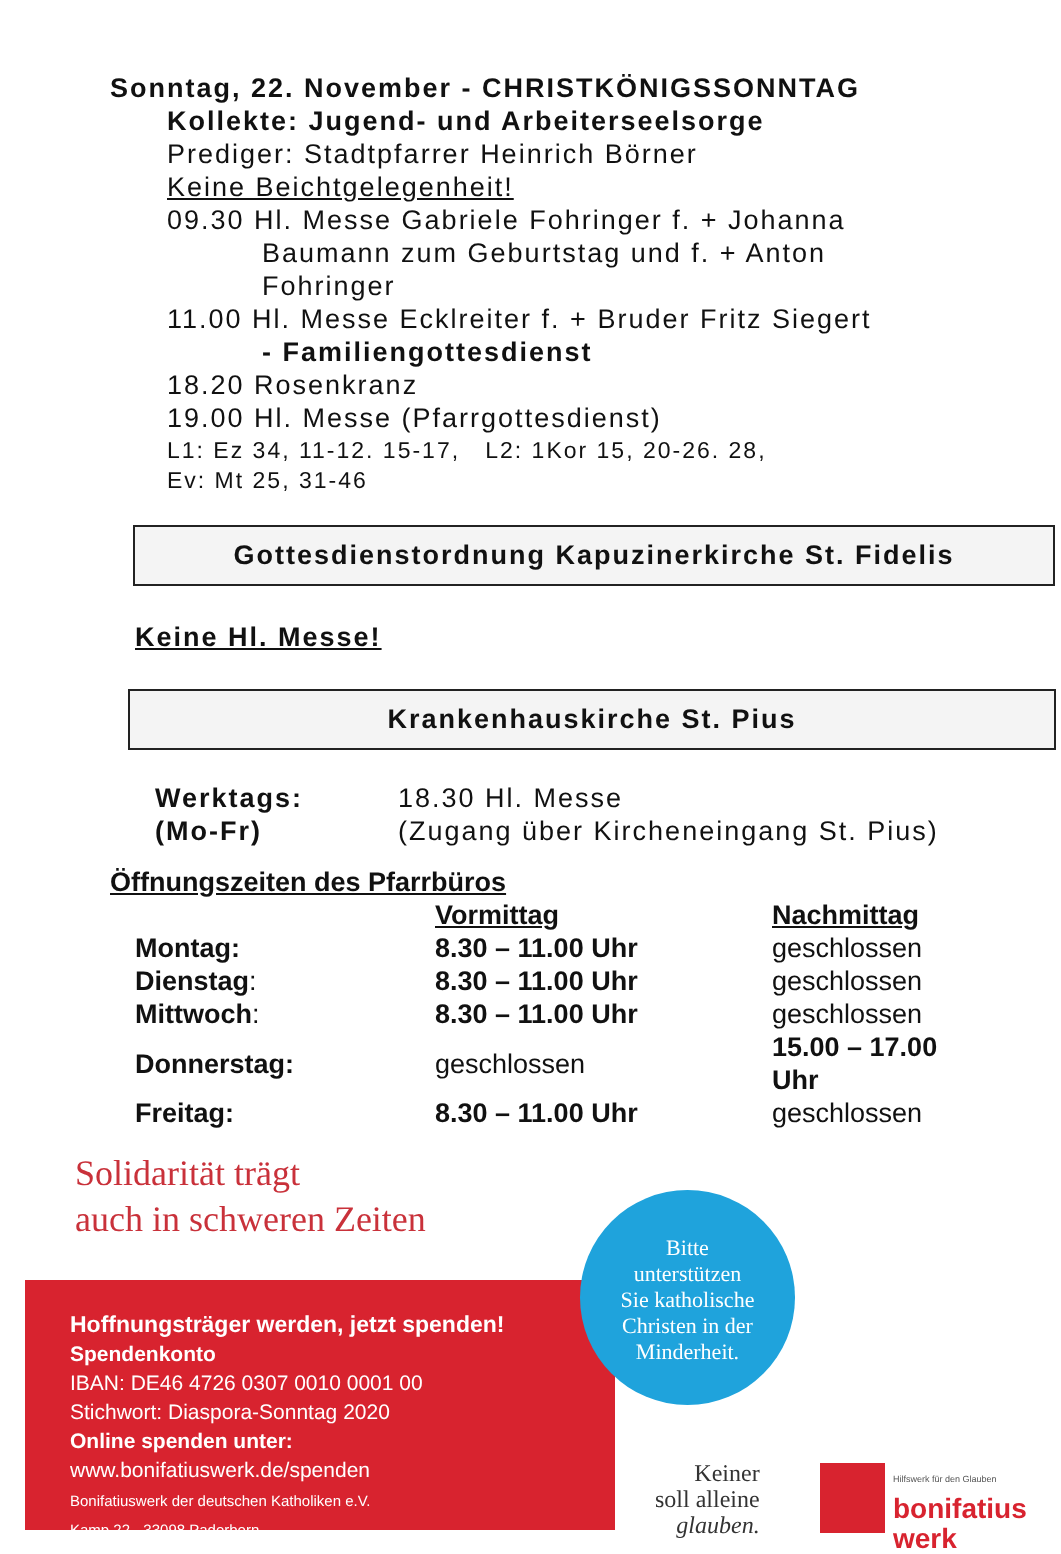Sonntag, 22. November - CHRISTKÖNIGSSONNTAG
Kollekte: Jugend- und Arbeiterseelsorge
Prediger: Stadtpfarrer Heinrich Börner
Keine Beichtgelegenheit!
09.30 Hl. Messe Gabriele Fohringer f. + Johanna
Baumann zum Geburtstag und f. + Anton
Fohringer
11.00 Hl. Messe Ecklreiter f. + Bruder Fritz Siegert
- Familiengottesdienst
18.20 Rosenkranz
19.00 Hl. Messe (Pfarrgottesdienst)
L1: Ez 34, 11-12. 15-17, L2: 1Kor 15, 20-26. 28,
Ev: Mt 25, 31-46
Gottesdienstordnung Kapuzinerkirche St. Fidelis
Keine Hl. Messe!
Krankenhauskirche St. Pius
| Werktags: | 18.30 Hl. Messe |
| (Mo-Fr) | (Zugang über Kircheneingang St. Pius) |
Öffnungszeiten des Pfarrbüros
| | Vormittag | Nachmittag |
| --- | --- | --- |
| Montag: | 8.30 – 11.00 Uhr | geschlossen |
| Dienstag : | 8.30 – 11.00 Uhr | geschlossen |
| Mittwoch : | 8.30 – 11.00 Uhr | geschlossen |
| Donnerstag: | geschlossen | 15.00 – 17.00 Uhr |
| Freitag: | 8.30 – 11.00 Uhr | geschlossen |
Solidarität trägt
auch in schweren Zeiten
Hoffnungsträger werden, jetzt spenden!
Spendenkonto
IBAN: DE46 4726 0307 0010 0001 00
Stichwort: Diaspora-Sonntag 2020
Online spenden unter:
www.bonifatiuswerk.de/spenden
Bonifatiuswerk der deutschen Katholiken e.V.
Kamp 22 · 33098 Paderborn
Bitte
unterstützen
Sie katholische
Christen in der
Minderheit.
Keiner
soll alleine
glauben.
Hilfswerk für den Glauben
bonifatius
werk